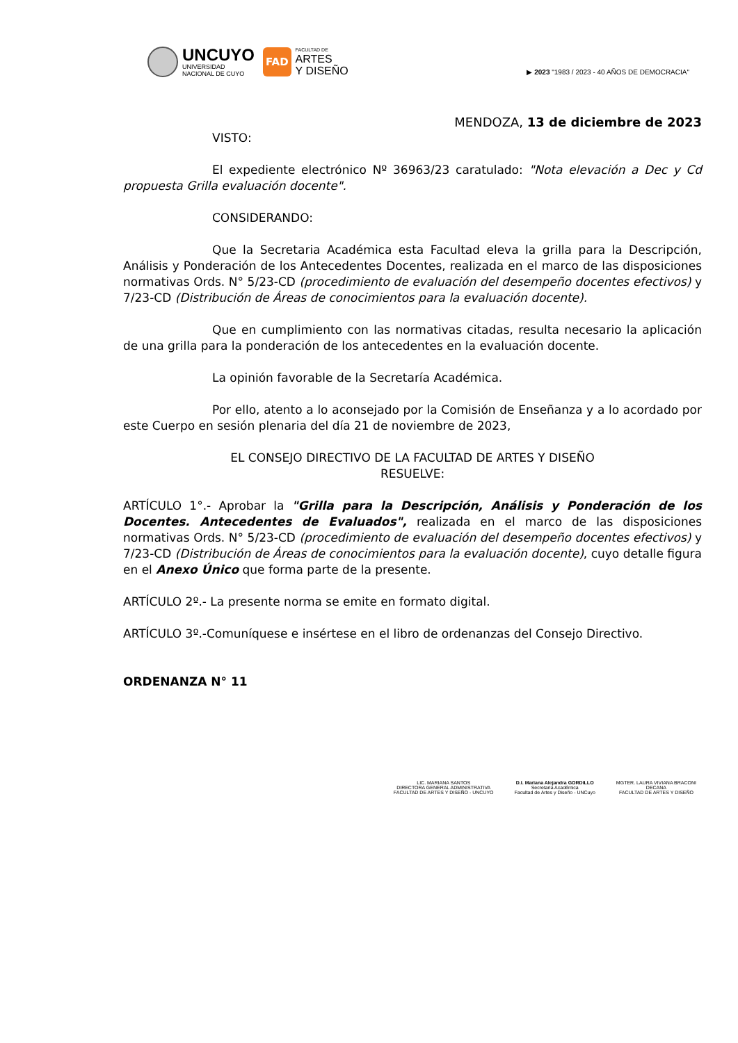UNCUYO
UNIVERSIDAD
NACIONAL DE CUYO
FAD
FACULTAD DE
ARTES
Y DISEÑO
▶ 2023 "1983 / 2023 - 40 AÑOS DE DEMOCRACIA"
MENDOZA, 13 de diciembre de 2023
VISTO:
El expediente electrónico Nº 36963/23 caratulado: "Nota elevación a Dec y Cd propuesta Grilla evaluación docente".
CONSIDERANDO:
Que la Secretaria Académica esta Facultad eleva la grilla para la Descripción, Análisis y Ponderación de los Antecedentes Docentes, realizada en el marco de las disposiciones normativas Ords. N° 5/23-CD (procedimiento de evaluación del desempeño docentes efectivos) y 7/23-CD (Distribución de Áreas de conocimientos para la evaluación docente).
Que en cumplimiento con las normativas citadas, resulta necesario la aplicación de una grilla para la ponderación de los antecedentes en la evaluación docente.
La opinión favorable de la Secretaría Académica.
Por ello, atento a lo aconsejado por la Comisión de Enseñanza y a lo acordado por este Cuerpo en sesión plenaria del día 21 de noviembre de 2023,
EL CONSEJO DIRECTIVO DE LA FACULTAD DE ARTES Y DISEÑO
RESUELVE:
ARTÍCULO 1°.- Aprobar la "Grilla para la Descripción, Análisis y Ponderación de los Docentes. Antecedentes de Evaluados", realizada en el marco de las disposiciones normativas Ords. N° 5/23-CD (procedimiento de evaluación del desempeño docentes efectivos) y 7/23-CD (Distribución de Áreas de conocimientos para la evaluación docente), cuyo detalle figura en el Anexo Único que forma parte de la presente.
ARTÍCULO 2º.- La presente norma se emite en formato digital.
ARTÍCULO 3º.-Comuníquese e insértese en el libro de ordenanzas del Consejo Directivo.
ORDENANZA N° 11
LIC. MARIANA SANTOS
DIRECTORA GENERAL ADMINISTRATIVA
FACULTAD DE ARTES Y DISEÑO - UNCUYO
D.I. Mariana Alejandra GORDILLO
Secretaria Académica
Facultad de Artes y Diseño - UNCuyo
MGTER. LAURA VIVIANA BRACONI
DECANA
FACULTAD DE ARTES Y DISEÑO